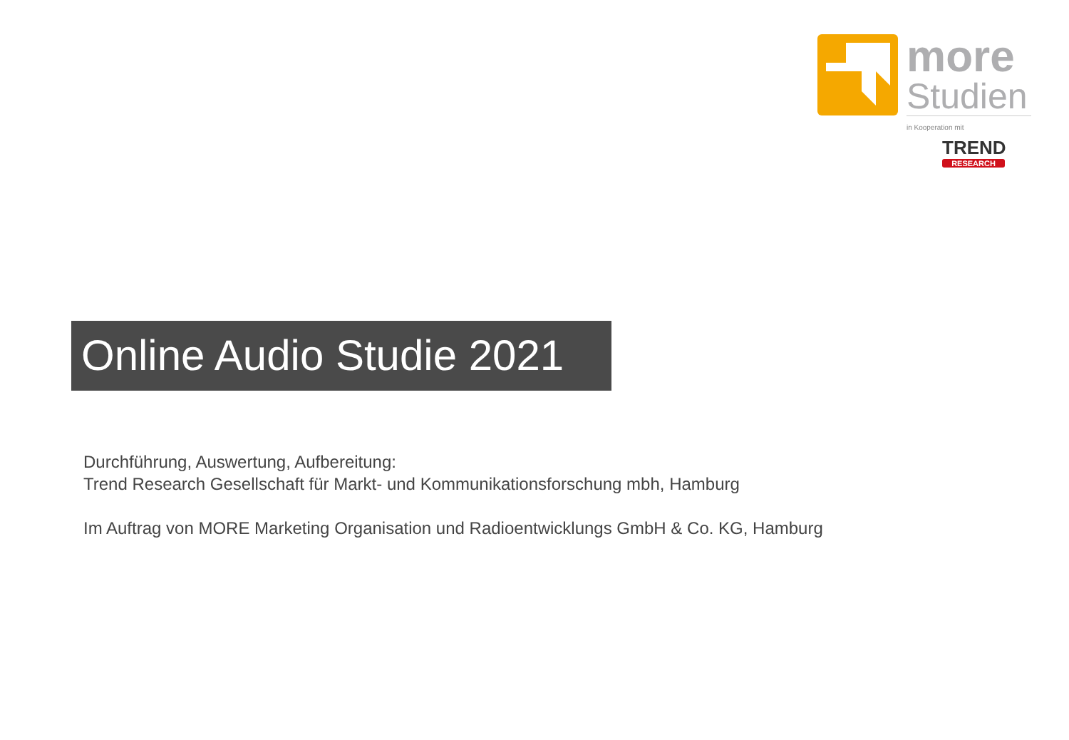more
Studien
in Kooperation mit
TREND
RESEARCH
Online Audio Studie 2021
Durchführung, Auswertung, Aufbereitung:
Trend Research Gesellschaft für Markt- und Kommunikationsforschung mbh, Hamburg
Im Auftrag von MORE Marketing Organisation und Radioentwicklungs GmbH & Co. KG, Hamburg